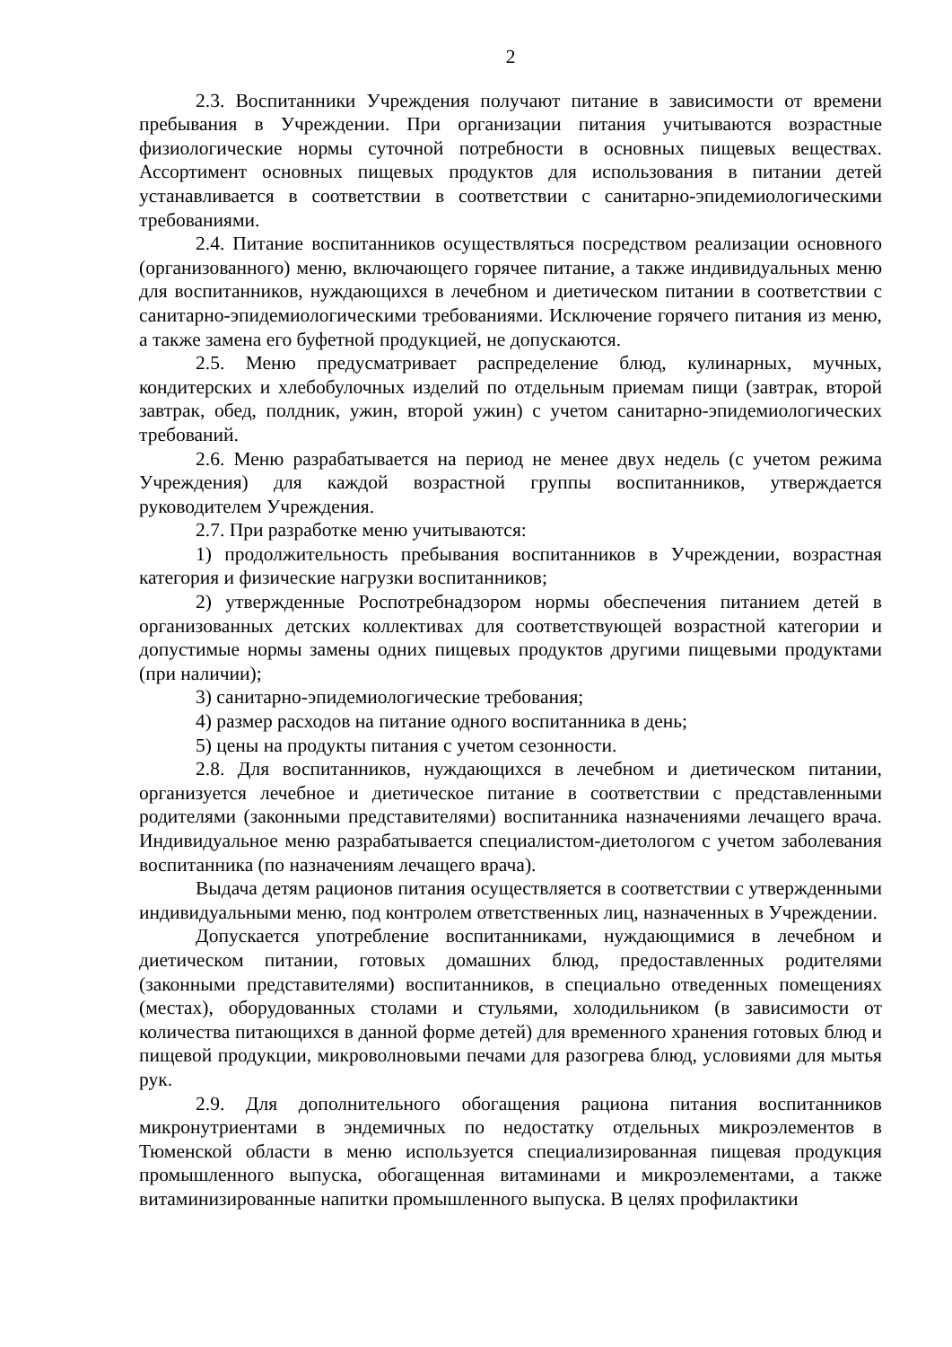2
2.3. Воспитанники Учреждения получают питание в зависимости от времени пребывания в Учреждении. При организации питания учитываются возрастные физиологические нормы суточной потребности в основных пищевых веществах. Ассортимент основных пищевых продуктов для использования в питании детей устанавливается в соответствии в соответствии с санитарно-эпидемиологическими требованиями.
2.4. Питание воспитанников осуществляться посредством реализации основного (организованного) меню, включающего горячее питание, а также индивидуальных меню для воспитанников, нуждающихся в лечебном и диетическом питании в соответствии с санитарно-эпидемиологическими требованиями. Исключение горячего питания из меню, а также замена его буфетной продукцией, не допускаются.
2.5. Меню предусматривает распределение блюд, кулинарных, мучных, кондитерских и хлебобулочных изделий по отдельным приемам пищи (завтрак, второй завтрак, обед, полдник, ужин, второй ужин) с учетом санитарно-эпидемиологических требований.
2.6. Меню разрабатывается на период не менее двух недель (с учетом режима Учреждения) для каждой возрастной группы воспитанников, утверждается руководителем Учреждения.
2.7. При разработке меню учитываются:
1) продолжительность пребывания воспитанников в Учреждении, возрастная категория и физические нагрузки воспитанников;
2) утвержденные Роспотребнадзором нормы обеспечения питанием детей в организованных детских коллективах для соответствующей возрастной категории и допустимые нормы замены одних пищевых продуктов другими пищевыми продуктами (при наличии);
3) санитарно-эпидемиологические требования;
4) размер расходов на питание одного воспитанника в день;
5) цены на продукты питания с учетом сезонности.
2.8. Для воспитанников, нуждающихся в лечебном и диетическом питании, организуется лечебное и диетическое питание в соответствии с представленными родителями (законными представителями) воспитанника назначениями лечащего врача. Индивидуальное меню разрабатывается специалистом-диетологом с учетом заболевания воспитанника (по назначениям лечащего врача).
Выдача детям рационов питания осуществляется в соответствии с утвержденными индивидуальными меню, под контролем ответственных лиц, назначенных в Учреждении.
Допускается употребление воспитанниками, нуждающимися в лечебном и диетическом питании, готовых домашних блюд, предоставленных родителями (законными представителями) воспитанников, в специально отведенных помещениях (местах), оборудованных столами и стульями, холодильником (в зависимости от количества питающихся в данной форме детей) для временного хранения готовых блюд и пищевой продукции, микроволновыми печами для разогрева блюд, условиями для мытья рук.
2.9. Для дополнительного обогащения рациона питания воспитанников микронутриентами в эндемичных по недостатку отдельных микроэлементов в Тюменской области в меню используется специализированная пищевая продукция промышленного выпуска, обогащенная витаминами и микроэлементами, а также витаминизированные напитки промышленного выпуска. В целях профилактики